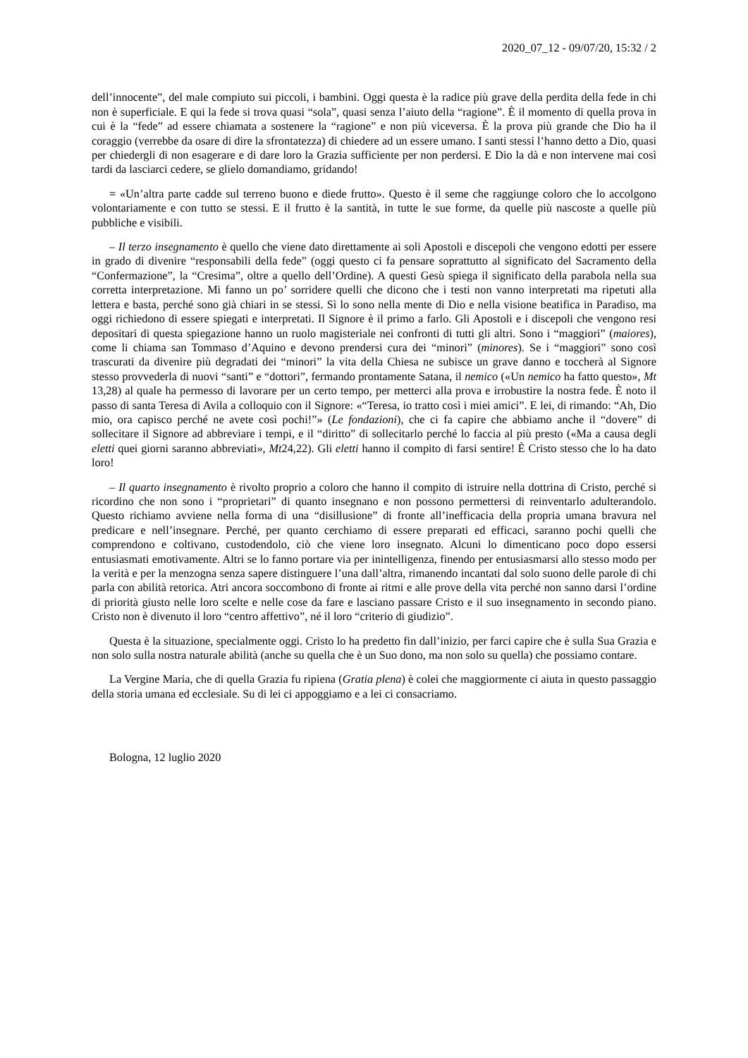2020_07_12 - 09/07/20, 15:32 / 2
dell’innocente”, del male compiuto sui piccoli, i bambini. Oggi questa è la radice più grave della perdita della fede in chi non è superficiale. E qui la fede si trova quasi “sola”, quasi senza l’aiuto della “ragione”. È il momento di quella prova in cui è la “fede” ad essere chiamata a sostenere la “ragione” e non più viceversa. È la prova più grande che Dio ha il coraggio (verrebbe da osare di dire la sfrontatezza) di chiedere ad un essere umano. I santi stessi l’hanno detto a Dio, quasi per chiedergli di non esagerare e di dare loro la Grazia sufficiente per non perdersi. E Dio la dà e non intervene mai così tardi da lasciarci cedere, se glielo domandiamo, gridando!
= «Un’altra parte cadde sul terreno buono e diede frutto». Questo è il seme che raggiunge coloro che lo accolgono volontariamente e con tutto se stessi. E il frutto è la santità, in tutte le sue forme, da quelle più nascoste a quelle più pubbliche e visibili.
– Il terzo insegnamento è quello che viene dato direttamente ai soli Apostoli e discepoli che vengono edotti per essere in grado di divenire “responsabili della fede” (oggi questo ci fa pensare soprattutto al significato del Sacramento della “Confermazione”, la “Cresima”, oltre a quello dell’Ordine). A questi Gesù spiega il significato della parabola nella sua corretta interpretazione. Mi fanno un po’ sorridere quelli che dicono che i testi non vanno interpretati ma ripetuti alla lettera e basta, perché sono già chiari in se stessi. Sì lo sono nella mente di Dio e nella visione beatifica in Paradiso, ma oggi richiedono di essere spiegati e interpretati. Il Signore è il primo a farlo. Gli Apostoli e i discepoli che vengono resi depositari di questa spiegazione hanno un ruolo magisteriale nei confronti di tutti gli altri. Sono i “maggiori” (maiores), come li chiama san Tommaso d’Aquino e devono prendersi cura dei “minori” (minores). Se i “maggiori” sono così trascurati da divenire più degradati dei “minori” la vita della Chiesa ne subisce un grave danno e toccherà al Signore stesso provvederla di nuovi “santi” e “dottori”, fermando prontamente Satana, il nemico («Un nemico ha fatto questo», Mt 13,28) al quale ha permesso di lavorare per un certo tempo, per metterci alla prova e irrobustire la nostra fede. È noto il passo di santa Teresa di Avila a colloquio con il Signore: «“Teresa, io tratto così i miei amici”. E lei, di rimando: “Ah, Dio mio, ora capisco perché ne avete così pochi!”» (Le fondazioni), che ci fa capire che abbiamo anche il “dovere” di sollecitare il Signore ad abbreviare i tempi, e il “diritto” di sollecitarlo perché lo faccia al più presto («Ma a causa degli eletti quei giorni saranno abbreviati», Mt24,22). Gli eletti hanno il compito di farsi sentire! È Cristo stesso che lo ha dato loro!
– Il quarto insegnamento è rivolto proprio a coloro che hanno il compito di istruire nella dottrina di Cristo, perché si ricordino che non sono i “proprietari” di quanto insegnano e non possono permettersi di reinventarlo adulterandolo. Questo richiamo avviene nella forma di una “disillusione” di fronte all’inefficacia della propria umana bravura nel predicare e nell’insegnare. Perché, per quanto cerchiamo di essere preparati ed efficaci, saranno pochi quelli che comprendono e coltivano, custodendolo, ciò che viene loro insegnato. Alcuni lo dimenticano poco dopo essersi entusiasmati emotivamente. Altri se lo fanno portare via per inintelligenza, finendo per entusiasmarsi allo stesso modo per la verità e per la menzogna senza sapere distinguere l’una dall’altra, rimanendo incantati dal solo suono delle parole di chi parla con abilità retorica. Atri ancora soccombono di fronte ai ritmi e alle prove della vita perché non sanno darsi l’ordine di priorità giusto nelle loro scelte e nelle cose da fare e lasciano passare Cristo e il suo insegnamento in secondo piano. Cristo non è divenuto il loro “centro affettivo”, né il loro “criterio di giudizio”.
Questa è la situazione, specialmente oggi. Cristo lo ha predetto fin dall’inizio, per farci capire che è sulla Sua Grazia e non solo sulla nostra naturale abilità (anche su quella che è un Suo dono, ma non solo su quella) che possiamo contare.
La Vergine Maria, che di quella Grazia fu ripiena (Gratia plena) è colei che maggiormente ci aiuta in questo passaggio della storia umana ed ecclesiale. Su di lei ci appoggiamo e a lei ci consacriamo.
Bologna, 12 luglio 2020